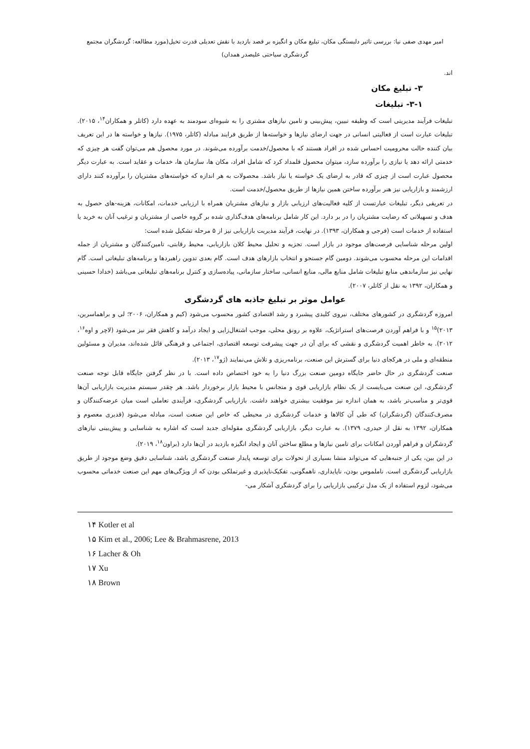امیر مهدی صفی نیا: بررسی تاثیر دلبستگی مکان، تبلیغ مکان و انگیزه بر قصد بازدید با نقش تعدیلی قدرت تخیل(مورد مطالعه: گردشگران مجتمع
گردشگری سیاحتی علیصدر همدان)
اند.
۳- تبلیغ مکان
۳-۱- تبلیغات
تبلیغات فرآیند مدیریتی است که وظیفه تبیین، پیش‌بینی و تامین نیازهای مشتری را به شیوه‌ای سودمند به عهده دارد (کاتلر و همکاران<sup>۱۴</sup>، ۲۰۱۵). تبلیغات عبارت است از فعالیتی انسانی در جهت ارضای نیازها و خواسته‌ها از طریق فرایند مبادله (کاتلر، ۱۹۷۵). نیازها و خواسته ها در این تعریف بیان کننده حالت محرومیت احساس شده در افراد هستند که با محصول/خدمت برآورده می‌شوند. در مورد محصول هم می‌توان گفت هر چیزی که خدمتی ارائه دهد یا نیازی را برآورده سازد، میتوان محصول قلمداد کرد که شامل افراد، مکان ها، سازمان ها، خدمات و عقاید است. به عبارت دیگر محصول عبارت است از چیزی که قادر به ارضای یک خواسته یا نیاز باشد. محصولات به هر اندازه که خواسته‌های مشتریان را برآورده کنند دارای ارزشمند و بازاریابی نیز هنر برآورده ساختن همین نیازها از طریق محصول/خدمت است.
در تعریفی دیگر، تبلیغات عبارتست از کلیه فعالیت‌های ارزیابی بازار و نیازهای مشتریان همراه با ارزیابی خدمات، امکانات، هزینه-های حصول به هدف و تسهیلاتی که رضایت مشتریان را در بر دارد. این کار شامل برنامه‌های هدف‌گذاری شده بر گروه خاصی از مشتریان و ترغیب آنان به خرید یا استفاده از خدمات است (فرجی و همکاران، ۱۳۹۳). در نهایت، فرآیند مدیریت بازاریابی نیز از ۵ مرحله تشکیل شده است:
اولین مرحله شناسایی فرصت‌های موجود در بازار است. تجزیه و تحلیل محیط کلان بازاریابی، محیط رقابتی، تامین‌کنندگان و مشتریان از جمله اقدامات این مرحله محسوب می‌شوند. دومین گام جستجو و انتخاب بازارهای هدف است. گام بعدی تدوین راهبردها و برنامه‌های تبلیغاتی است. گام نهایی نیز سازماندهی منابع تبلیغات شامل منابع مالی، منابع انسانی، ساختار سازمانی، پیاده‌سازی و کنترل برنامه‌های تبلیغاتی می‌باشد (خدادا حسینی و همکاران، ۱۳۹۲ به نقل از کاتلر، ۲۰۰۷).
عوامل موثر بر تبلیغ جاذبه های گردشگری
امروزه گردشگری در کشورهای مختلف، نیروی کلیدی پیشبرد و رشد اقتصادی کشور محسوب می‌شود (کیم و همکاران، ۲۰۰۶؛ لی و براهماسرین، ۲۰۱۳)<sup>۱۵</sup> و با فراهم آوردن فرصت‌های استراتژیک، علاوه بر رونق محلی، موجب اشتغال‌زایی و ایجاد درآمد و کاهش فقر نیز می‌شود (لاچر و اوه<sup>۱۶</sup>، ۲۰۱۲). به خاطر اهمیت گردشگری و نقشی که برای آن در جهت پیشرفت توسعه اقتصادی، اجتماعی و فرهنگی قائل شده‌اند، مدیران و مسئولین منطقه‌ای و ملی در هرکجای دنیا برای گسترش این صنعت، برنامه‌ریزی و تلاش می‌نمایند (ژو<sup>۱۷</sup>، ۲۰۱۳).
صنعت گردشگری در حال حاضر جایگاه دومین صنعت بزرگ دنیا را به خود اختصاص داده است. با در نظر گرفتن جایگاه قابل توجه صنعت گردشگری، این صنعت می‌بایست از یک نظام بازاریابی قوی و متجانس با محیط بازار برخوردار باشد. هر چقدر سیستم مدیریت بازاریابی آن‌ها قوی‌تر و مناسب‌تر باشد، به همان اندازه نیز موفقیت بیشتری خواهند داشت. بازاریابی گردشگری، فرآیندی تعاملی است میان عرضه‌کنندگان و مصرف‌کنندگان (گردشگران) که طی آن کالاها و خدمات گردشگری در محیطی که خاص این صنعت است، مبادله می‌شود (قدیری معصوم و همکاران، ۱۳۹۲ به نقل از حیدری، ۱۳۷۹). به عبارت دیگر، بازاریابی گردشگری مقوله‌ای جدید است که اشاره به شناسایی و پیش‌بینی نیازهای گردشگران و فراهم آوردن امکانات برای تامین نیازها و مطلع ساختن آنان و ایجاد انگیزه بازدید در آن‌ها دارد (براون<sup>۱۸</sup>، ۲۰۱۹).
در این بین، یکی از جنبه‌هایی که می‌تواند منشا بسیاری از تحولات برای توسعه پایدار صنعت گردشگری باشد، شناسایی دقیق وضع موجود از طریق بازاریابی گردشگری است. ناملموس بودن، ناپایداری، ناهمگونی، تفکیک‌ناپذیری و غیرتملکی بودن که از ویژگی‌های مهم این صنعت خدماتی محسوب می‌شود، لزوم استفاده از یک مدل ترکیبی بازاریابی را برای گردشگری آشکار می-
۱۴ Kotler et al
۱۵ Kim et al., 2006; Lee & Brahmasrene, 2013
۱۶ Lacher & Oh
۱۷ Xu
۱۸ Brown